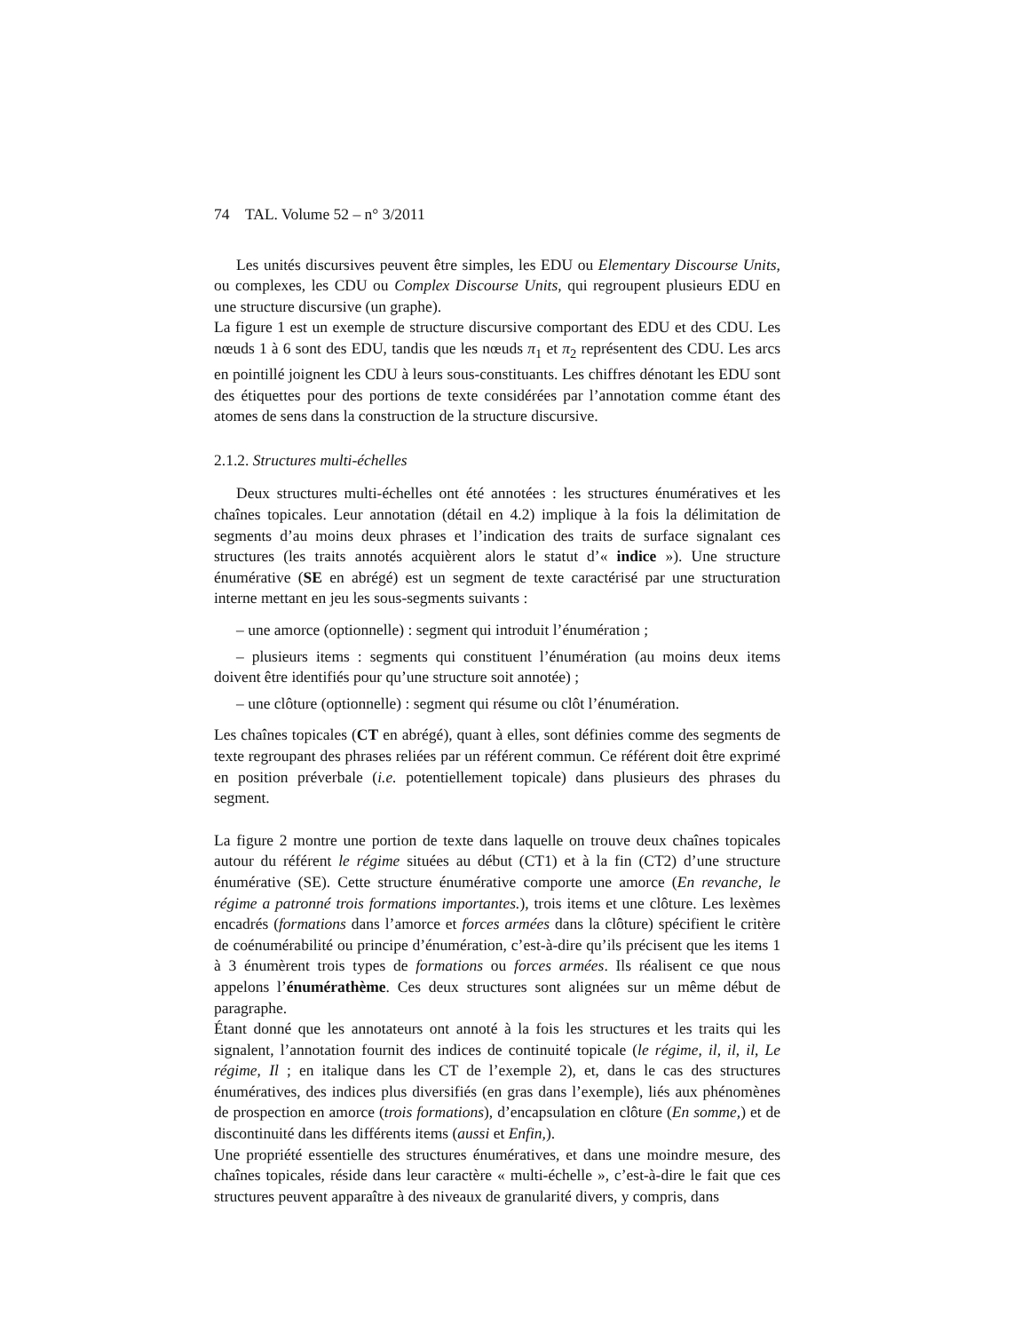74 TAL. Volume 52 – n° 3/2011
Les unités discursives peuvent être simples, les EDU ou Elementary Discourse Units, ou complexes, les CDU ou Complex Discourse Units, qui regroupent plusieurs EDU en une structure discursive (un graphe).
La figure 1 est un exemple de structure discursive comportant des EDU et des CDU. Les nœuds 1 à 6 sont des EDU, tandis que les nœuds π<sub>1</sub> et π<sub>2</sub> représentent des CDU. Les arcs en pointillé joignent les CDU à leurs sous-constituants. Les chiffres dénotant les EDU sont des étiquettes pour des portions de texte considérées par l’annotation comme étant des atomes de sens dans la construction de la structure discursive.
2.1.2. Structures multi-échelles
Deux structures multi-échelles ont été annotées : les structures énumératives et les chaînes topicales. Leur annotation (détail en 4.2) implique à la fois la délimitation de segments d’au moins deux phrases et l’indication des traits de surface signalant ces structures (les traits annotés acquièrent alors le statut d’« indice »). Une structure énumérative (SE en abrégé) est un segment de texte caractérisé par une structuration interne mettant en jeu les sous-segments suivants :
– une amorce (optionnelle) : segment qui introduit l’énumération ;
– plusieurs items : segments qui constituent l’énumération (au moins deux items doivent être identifiés pour qu’une structure soit annotée) ;
– une clôture (optionnelle) : segment qui résume ou clôt l’énumération.
Les chaînes topicales (CT en abrégé), quant à elles, sont définies comme des segments de texte regroupant des phrases reliées par un référent commun. Ce référent doit être exprimé en position préverbale (i.e. potentiellement topicale) dans plusieurs des phrases du segment.
La figure 2 montre une portion de texte dans laquelle on trouve deux chaînes topicales autour du référent le régime situées au début (CT1) et à la fin (CT2) d’une structure énumérative (SE). Cette structure énumérative comporte une amorce (En revanche, le régime a patronné trois formations importantes.), trois items et une clôture. Les lexèmes encadrés (formations dans l’amorce et forces armées dans la clôture) spécifient le critère de coénumérabilité ou principe d’énumération, c’est-à-dire qu’ils précisent que les items 1 à 3 énumèrent trois types de formations ou forces armées. Ils réalisent ce que nous appelons l’énumérathème. Ces deux structures sont alignées sur un même début de paragraphe.
Étant donné que les annotateurs ont annoté à la fois les structures et les traits qui les signalent, l’annotation fournit des indices de continuité topicale (le régime, il, il, il, Le régime, Il ; en italique dans les CT de l’exemple 2), et, dans le cas des structures énumératives, des indices plus diversifiés (en gras dans l’exemple), liés aux phénomènes de prospection en amorce (trois formations), d’encapsulation en clôture (En somme,) et de discontinuité dans les différents items (aussi et Enfin,).
Une propriété essentielle des structures énumératives, et dans une moindre mesure, des chaînes topicales, réside dans leur caractère « multi-échelle », c’est-à-dire le fait que ces structures peuvent apparaître à des niveaux de granularité divers, y compris, dans